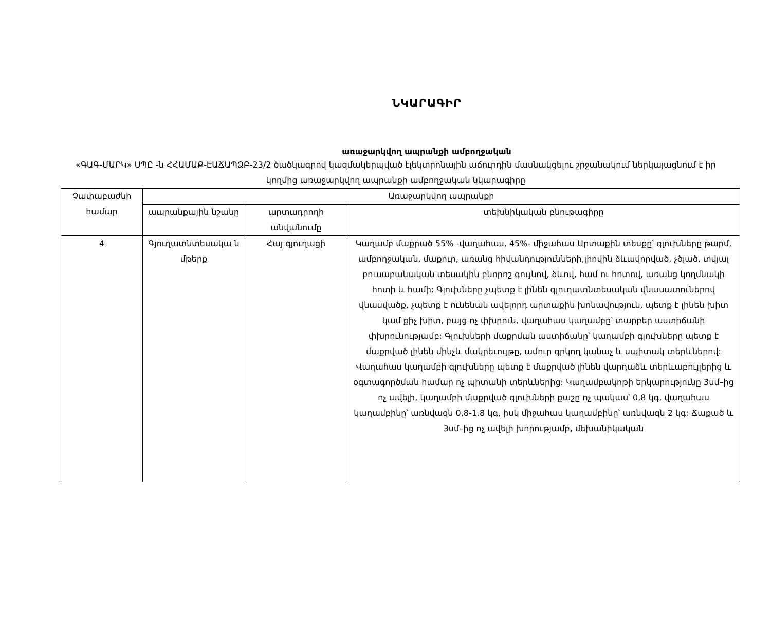ՆԿԱՐԱԳԻՐ
առաջարկվող ապրանքի ամբողջական
«ԳԱԳ-ՄԱՐԿ» ՍՊԸ -ն ՀՀԱՄԱՔ-ԷԱՃԱՊՁԲ-23/2 ծածկագրով կազմակերպված էլեկտրոնային աճուրդին մասնակցելու շրջանակում ներկայացնում է իր կողմից առաջարկվող ապրանքի ամբողջական նկարագիրը
| Չափաբաժնի համար | Առաջարկվող ապրանքի | | |
| --- | --- | --- | --- |
| | ապրանքային նշանը | արտադրողի անվանումը | տեխնիկական բնութագիրը |
| 4 | Գյուղատնտեսակա ն մթերք | Հայ գյուղացի | Կաղամբ մաքրած 55% -վաղահաս, 45%- միջահաս Արտաքին տեսքը՝ գլուխները թարմ, ամբողջական, մաքուր, առանց հիվանդությունների,լիովին ձևավորված, չծլած, տվյալ բուսաբանական տեսակին բնորոշ գույնով, ձևով, համ ու հոտով, առանց կողմնակի հոտի և համի: Գլուխները չպետք է լինեն գյուղատնտեսական վնասատուներով վնասվածք, չպետք է ունենան ավելորդ արտաքին խոնավություն, պետք է լինեն խիտ կամ քիչ խիտ, բայց ոչ փխրուն, վաղահաս կաղամբը՝ տարբեր աստիճանի փխրունությամբ: Գլուխների մաքրման աստիճանը՝ կաղամբի գլուխները պետք է մաքրված լինեն մինչև մակրեւույթը, ամուր գրկող կանաչ և սպիտակ տերևներով: Վաղահաս կաղամբի գլուխները պետք է մաքրված լինեն վարդաձև տերևաբույլերից և օգտագործման համար ոչ պիտանի տերևներից: Կաղամբակոթի երկարությունը 3սմ–ից ոչ ավելի, կաղամբի մաքրված գլուխների քաշը ոչ պակաս՝ 0,8 կգ, վաղահաս կաղամբինը՝ առնվազն 0,8-1.8 կգ, իսկ միջահաս կաղամբինը՝ առնվազն 2 կգ: Ճաքած և 3սմ–ից ոչ ավելի խորությամբ, մեխանիկական |